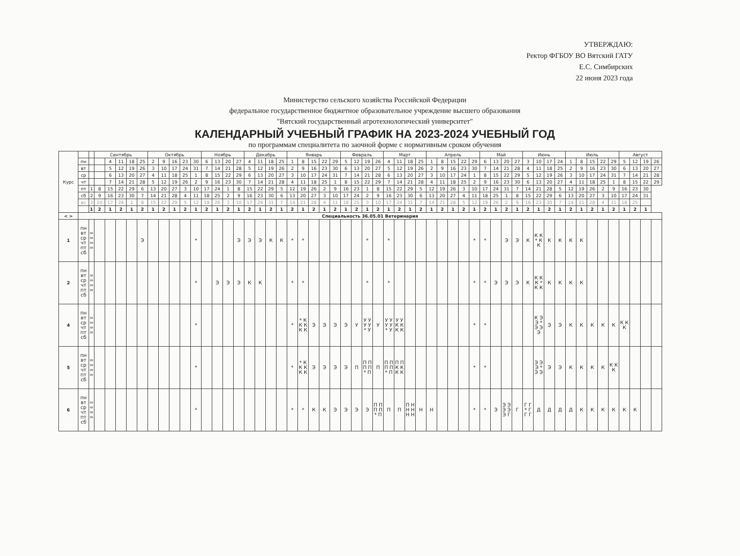УТВЕРЖДАЮ:
Ректор ФГБОУ ВО Вятский ГАТУ
Е.С. Симбирских
22 июня 2023 года
Министерство сельского хозяйства Российской Федерации
федеральное государственное бюджетное образовательное учреждение высшего образования
"Вятский государственный агротехнологический университет"
КАЛЕНДАРНЫЙ УЧЕБНЫЙ ГРАФИК НА 2023-2024 УЧЕБНЫЙ ГОД
по программам специалитета по заочной форме с нормативным сроком обучения
| Курс | | | Сентябрь | | | | | Октябрь | | | | | Ноябрь | | | | Декабрь | | | | Январь | | | | | Февраль | | | | Март | | | | Апрель | | | | | Май | | | | Июнь | | | | Июль | | | | | Август | | | |
| --- | --- | --- | --- | --- | --- | --- | --- | --- | --- | --- | --- | --- | --- | --- | --- | --- | --- | --- | --- | --- | --- | --- | --- | --- | --- | --- | --- | --- | --- | --- | --- | --- | --- | --- | --- | --- | --- | --- | --- | --- | --- | --- | --- | --- | --- | --- | --- | --- | --- | --- | --- | --- | --- | --- | --- |
| | пн | | | 4 | 11 | 18 | 25 | 2 | 9 | 16 | 23 | 30 | 6 | 13 | 20 | 27 | 4 | 11 | 18 | 25 | 1 | 8 | 15 | 22 | 29 | 5 | 12 | 19 | 26 | 4 | 11 | 18 | 25 | 1 | 8 | 15 | 22 | 29 | 6 | 13 | 20 | 27 | 3 | 10 | 17 | 24 | 1 | 8 | 15 | 22 | 29 | 5 | 12 | 19 | 26 |
| | вт | | | 5 | 12 | 19 | 26 | 3 | 10 | 17 | 24 | 31 | 7 | 14 | 21 | 28 | 5 | 12 | 19 | 26 | 2 | 9 | 16 | 23 | 30 | 6 | 13 | 20 | 27 | 5 | 12 | 19 | 26 | 2 | 9 | 16 | 23 | 30 | 7 | 14 | 21 | 28 | 4 | 11 | 18 | 25 | 2 | 9 | 16 | 23 | 30 | 6 | 13 | 20 | 27 |
| | ср | | | 6 | 13 | 20 | 27 | 4 | 11 | 18 | 25 | 1 | 8 | 15 | 22 | 29 | 6 | 13 | 20 | 27 | 3 | 10 | 17 | 24 | 31 | 7 | 14 | 21 | 28 | 6 | 13 | 20 | 27 | 3 | 10 | 17 | 24 | 1 | 8 | 15 | 22 | 29 | 5 | 12 | 19 | 26 | 3 | 10 | 17 | 24 | 31 | 7 | 14 | 21 | 28 |
| | чт | | | 7 | 14 | 21 | 28 | 5 | 12 | 19 | 26 | 2 | 9 | 16 | 23 | 30 | 7 | 14 | 21 | 28 | 4 | 11 | 18 | 25 | 1 | 8 | 15 | 22 | 29 | 7 | 14 | 21 | 28 | 4 | 11 | 18 | 25 | 2 | 9 | 16 | 23 | 30 | 6 | 13 | 20 | 27 | 4 | 11 | 18 | 25 | 1 | 8 | 15 | 22 | 29 |
| | пт | 1 | 8 | 15 | 22 | 29 | 6 | 13 | 20 | 27 | 3 | 10 | 17 | 24 | 1 | 8 | 15 | 22 | 29 | 5 | 12 | 19 | 26 | 2 | 9 | 16 | 23 | 1 | 8 | 15 | 22 | 29 | 5 | 12 | 19 | 26 | 3 | 10 | 17 | 24 | 31 | 7 | 14 | 21 | 28 | 5 | 12 | 19 | 26 | 2 | 9 | 16 | 23 | 30 | |
| | сб | 2 | 9 | 16 | 23 | 30 | 7 | 14 | 21 | 28 | 4 | 11 | 18 | 25 | 2 | 9 | 16 | 23 | 30 | 6 | 13 | 20 | 27 | 3 | 10 | 17 | 24 | 2 | 9 | 16 | 23 | 30 | 6 | 13 | 20 | 27 | 4 | 11 | 18 | 25 | 1 | 8 | 15 | 22 | 29 | 6 | 13 | 20 | 27 | 3 | 10 | 17 | 24 | 31 | |
| | вс | 3 | 10 | 17 | 24 | 1 | 8 | 15 | 22 | 29 | 5 | 12 | 19 | 26 | 3 | 10 | 17 | 24 | 31 | 7 | 14 | 21 | 28 | 4 | 11 | 18 | 25 | 3 | 10 | 17 | 24 | 31 | 7 | 14 | 21 | 28 | 5 | 12 | 19 | 26 | 2 | 9 | 16 | 23 | 30 | 7 | 14 | 21 | 28 | 4 | 11 | 18 | 25 | | |
| | | 1 | 2 | 1 | 2 | 1 | 2 | 1 | 2 | 1 | 2 | 1 | 2 | 1 | 2 | 1 | 2 | 1 | 2 | 1 | 2 | 1 | 2 | 1 | 2 | 1 | 2 | 1 | 2 | 1 | 2 | 1 | 2 | 1 | 2 | 1 | 2 | 1 | 2 | 1 | 2 | 1 | 2 | 1 | 2 | 1 | 2 | 1 | 2 | 1 | 2 | 1 | 2 | 1 | |
| < > | Специальность 36.05.01 Ветеринария | | | | | | | | | | | | | | | | | | | | | | | | | | | | | | | | | | | | | | | | | | | | | | | | | | | | | | |
| 1 | пн вт ср чт пт сб | = = = = | | | | | Э | | | | | * | | | | Э | Э | Э | К | К | * | * | | | | | | * | | * | | | | | | | | * | * | | Э | Э | К | К К * К К | К | К | К | К | | | | | | | |
| 2 | пн вт ср чт пт сб | = = = = | | | | | | | | | | * | | Э | Э | Э | К | К | | | * | * | | | | | | * | | * | | | | | | | | * | * | Э | Э | Э | К | К К К * К К | К | К | К | К | | | | | | | |
| 4 | пн вт ср чт пт сб | = = = = | | | | | | | | | | * | | | | | | | | | * | * К К К К К | Э | Э | Э | Э | У | У У У У * У | У | У У У У * У | У У К К К К | | | | | | | * | * | | | | | К Э Э * Э Э Э | Э | Э | К | К | К | К | К | К К К | | | |
| 5 | пн вт ср чт пт сб | = = = = | | | | | | | | | | * | | | | | | | | | * | * К К К К К | Э | Э | Э | Э | П | П П П П * П | П | П П П П * П | П П К К К К | | | | | | | * | * | | | | | Э Э Э * Э Э | Э | Э | К | К | К | К | К К К | | | | |
| 6 | пн вт ср чт пт сб | = = = = | | | | | | | | | | * | | | | | | | | | * | * | К | К | Э | Э | Э | Э | П П П П * П | П | П | П Н Н Н Н Н | Н | Н | | | | * | * | Э | Э Э Э Э Э Г | Г | Г Г * Г Г Г | Д | Д | Д | Д | К | К | К | К | К | К | | |